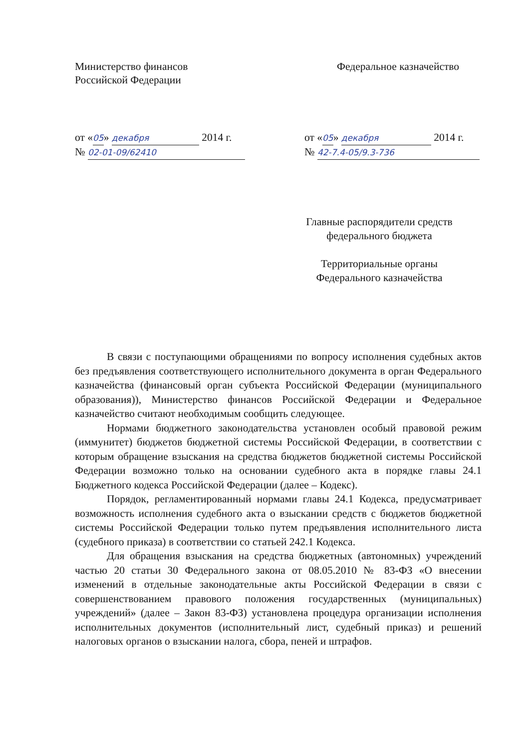Министерство финансов
Российской Федерации
Федеральное казначейство
от «05» декабря 2014 г.
№ 02-01-09/62410
от «05» декабря 2014 г.
№ 42-7.4-05/9.3-736
Главные распорядители средств
федерального бюджета
Территориальные органы
Федерального казначейства
В связи с поступающими обращениями по вопросу исполнения судебных актов без предъявления соответствующего исполнительного документа в орган Федерального казначейства (финансовый орган субъекта Российской Федерации (муниципального образования)), Министерство финансов Российской Федерации и Федеральное казначейство считают необходимым сообщить следующее.
Нормами бюджетного законодательства установлен особый правовой режим (иммунитет) бюджетов бюджетной системы Российской Федерации, в соответствии с которым обращение взыскания на средства бюджетов бюджетной системы Российской Федерации возможно только на основании судебного акта в порядке главы 24.1 Бюджетного кодекса Российской Федерации (далее – Кодекс).
Порядок, регламентированный нормами главы 24.1 Кодекса, предусматривает возможность исполнения судебного акта о взыскании средств с бюджетов бюджетной системы Российской Федерации только путем предъявления исполнительного листа (судебного приказа) в соответствии со статьей 242.1 Кодекса.
Для обращения взыскания на средства бюджетных (автономных) учреждений частью 20 статьи 30 Федерального закона от 08.05.2010 № 83-ФЗ «О внесении изменений в отдельные законодательные акты Российской Федерации в связи с совершенствованием правового положения государственных (муниципальных) учреждений» (далее – Закон 83-ФЗ) установлена процедура организации исполнения исполнительных документов (исполнительный лист, судебный приказ) и решений налоговых органов о взыскании налога, сбора, пеней и штрафов.